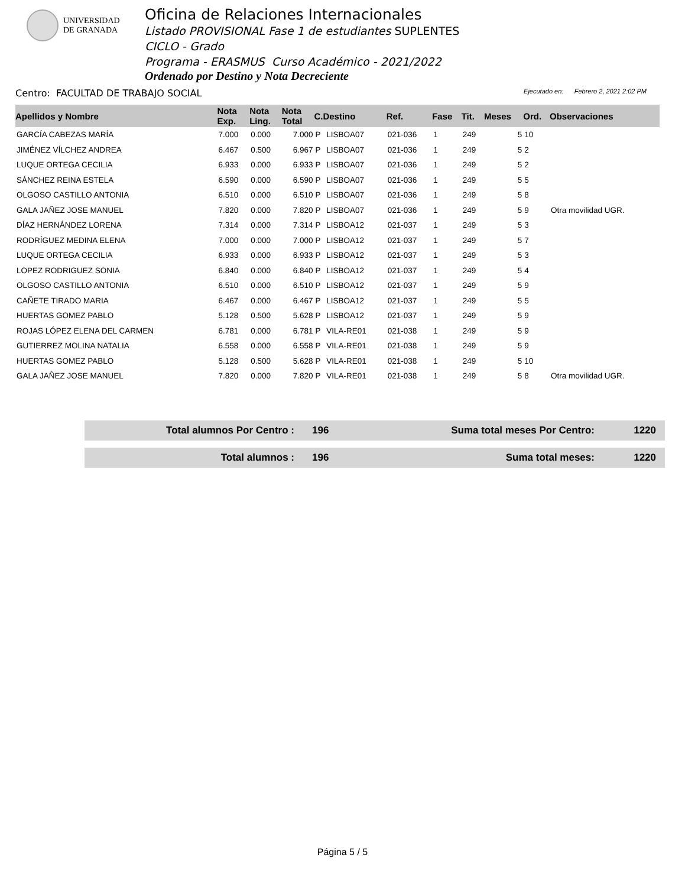UNIVERSIDAD
DE GRANADA
Oficina de Relaciones Internacionales
Listado PROVISIONAL Fase 1 de estudiantes SUPLENTES
CICLO - Grado
Programa - ERASMUS Curso Académico - 2021/2022
Ordenado por Destino y Nota Decreciente
Centro: FACULTAD DE TRABAJO SOCIAL
Ejecutado en: Febrero 2, 2021 2:02 PM
| Apellidos y Nombre | Nota Exp. | Nota Ling. | Nota Total | C.Destino | | Ref. | Fase | Tit. | Meses | Ord. | Observaciones |
| --- | --- | --- | --- | --- | --- | --- | --- | --- | --- | --- | --- |
| GARCÍA CABEZAS MARÍA | 7.000 | 0.000 | 7.000 | P | LISBOA07 | 021-036 | 1 | 249 | 5 | 10 | |
| JIMÉNEZ VÍLCHEZ ANDREA | 6.467 | 0.500 | 6.967 | P | LISBOA07 | 021-036 | 1 | 249 | 5 | 2 | |
| LUQUE ORTEGA CECILIA | 6.933 | 0.000 | 6.933 | P | LISBOA07 | 021-036 | 1 | 249 | 5 | 2 | |
| SÁNCHEZ REINA ESTELA | 6.590 | 0.000 | 6.590 | P | LISBOA07 | 021-036 | 1 | 249 | 5 | 5 | |
| OLGOSO CASTILLO ANTONIA | 6.510 | 0.000 | 6.510 | P | LISBOA07 | 021-036 | 1 | 249 | 5 | 8 | |
| GALA JAÑEZ JOSE MANUEL | 7.820 | 0.000 | 7.820 | P | LISBOA07 | 021-036 | 1 | 249 | 5 | 9 | Otra movilidad UGR. |
| DÍAZ HERNÁNDEZ LORENA | 7.314 | 0.000 | 7.314 | P | LISBOA12 | 021-037 | 1 | 249 | 5 | 3 | |
| RODRÍGUEZ MEDINA ELENA | 7.000 | 0.000 | 7.000 | P | LISBOA12 | 021-037 | 1 | 249 | 5 | 7 | |
| LUQUE ORTEGA CECILIA | 6.933 | 0.000 | 6.933 | P | LISBOA12 | 021-037 | 1 | 249 | 5 | 3 | |
| LOPEZ RODRIGUEZ SONIA | 6.840 | 0.000 | 6.840 | P | LISBOA12 | 021-037 | 1 | 249 | 5 | 4 | |
| OLGOSO CASTILLO ANTONIA | 6.510 | 0.000 | 6.510 | P | LISBOA12 | 021-037 | 1 | 249 | 5 | 9 | |
| CAÑETE TIRADO MARIA | 6.467 | 0.000 | 6.467 | P | LISBOA12 | 021-037 | 1 | 249 | 5 | 5 | |
| HUERTAS GOMEZ PABLO | 5.128 | 0.500 | 5.628 | P | LISBOA12 | 021-037 | 1 | 249 | 5 | 9 | |
| ROJAS LÓPEZ ELENA DEL CARMEN | 6.781 | 0.000 | 6.781 | P | VILA-RE01 | 021-038 | 1 | 249 | 5 | 9 | |
| GUTIERREZ MOLINA NATALIA | 6.558 | 0.000 | 6.558 | P | VILA-RE01 | 021-038 | 1 | 249 | 5 | 9 | |
| HUERTAS GOMEZ PABLO | 5.128 | 0.500 | 5.628 | P | VILA-RE01 | 021-038 | 1 | 249 | 5 | 10 | |
| GALA JAÑEZ JOSE MANUEL | 7.820 | 0.000 | 7.820 | P | VILA-RE01 | 021-038 | 1 | 249 | 5 | 8 | Otra movilidad UGR. |
| Total alumnos Por Centro : | 196 | Suma total meses Por Centro: | 1220 |
| Total alumnos : | 196 | Suma total meses: | 1220 |
Página 5 / 5